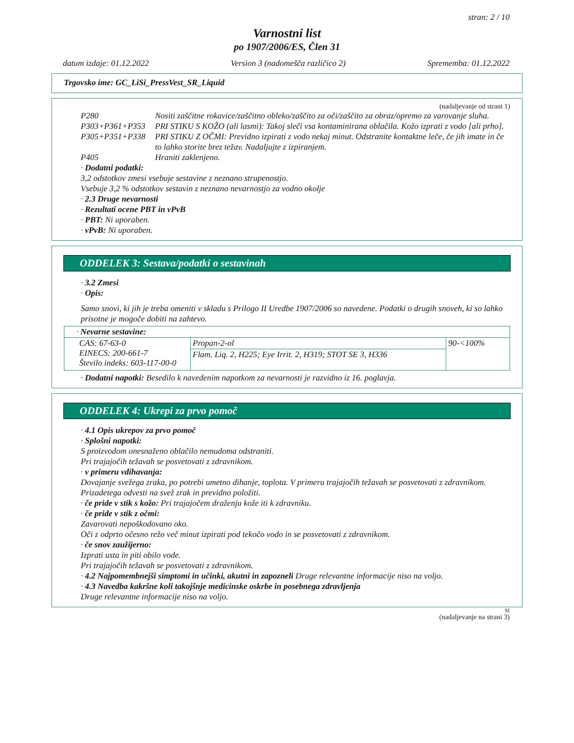stran: 2 / 10
Varnostni list
po 1907/2006/ES, Člen 31
datum izdaje: 01.12.2022 Version 3 (nadomešča različico 2) Sprememba: 01.12.2022
Trgovsko ime: GC_LiSi_PressVest_SR_Liquid
(nadaljevanje od strani 1)
P280 Nositi zaščitne rokavice/zaščitno obleko/zaščito za oči/zaščito za obraz/opremo za varovanje sluha.
P303+P361+P353 PRI STIKU S KOŽO (ali lasmi): Takoj sleči vsa kontaminirana oblačila. Kožo izprati z vodo [ali prho].
P305+P351+P338 PRI STIKU Z OČMI: Previdno izpirati z vodo nekaj minut. Odstranite kontaktne leče, če jih imate in če to lahko storite brez težav. Nadaljujte z izpiranjem.
P405 Hraniti zaklenjeno.
· Dodatni podatki:
3,2 odstotkov zmesi vsebuje sestavine z neznano strupenostjo.
Vsebuje 3,2 % odstotkov sestavin z neznano nevarnostjo za vodno okolje
· 2.3 Druge nevarnosti
· Rezultati ocene PBT in vPvB
· PBT: Ni uporaben.
· vPvB: Ni uporaben.
ODDELEK 3: Sestava/podatki o sestavinah
· 3.2 Zmesi
· Opis:
Samo snovi, ki jih je treba omeniti v skladu s Prilogo II Uredbe 1907/2006 so navedene. Podatki o drugih snoveh, ki so lahko prisotne je mogoče dobiti na zahtevo.
| · Nevarne sestavine: | | |
| CAS: 67-63-0 EINECS: 200-661-7 Število indeks: 603-117-00-0 | Propan-2-ol | 90-<100% |
| | Flam. Liq. 2, H225; Eye Irrit. 2, H319; STOT SE 3, H336 | |
· Dodatni napotki: Besedilo k navedenim napotkom za nevarnosti je razvidno iz 16. poglavja.
ODDELEK 4: Ukrepi za prvo pomoč
· 4.1 Opis ukrepov za prvo pomoč
· Splošni napotki:
S proizvodom onesnaženo oblačilo nemudoma odstraniti.
Pri trajajočih težavah se posvetovati z zdravnikom.
· v primeru vdihavanja:
Dovajanje svežega zraka, po potrebi umetno dihanje, toplota. V primeru trajajočih težavah se posvetovati z zdravnikom.
Prizadetega odvesti na svež zrak in previdno položiti.
· če pride v stik s kožo: Pri trajajočem draženju kože iti k zdravniku.
· če pride v stik z očmi:
Zavarovati nepoškodovano oko.
Oči z odprto očesno režo več minut izpirati pod tekočo vodo in se posvetovati z zdravnikom.
· če snov zaužijerno:
Izprati usta in piti obilo vode.
Pri trajajočih težavah se posvetovati z zdravnikom.
· 4.2 Najpomembnejši simptomi in učinki, akutni in zapozneli Druge relevantne informacije niso na voljo.
· 4.3 Navedba kakršne koli takojšnje medicinske oskrbe in posebnega zdravljenja
Druge relevantne informacije niso na voljo.
SI
(nadaljevanje na strani 3)